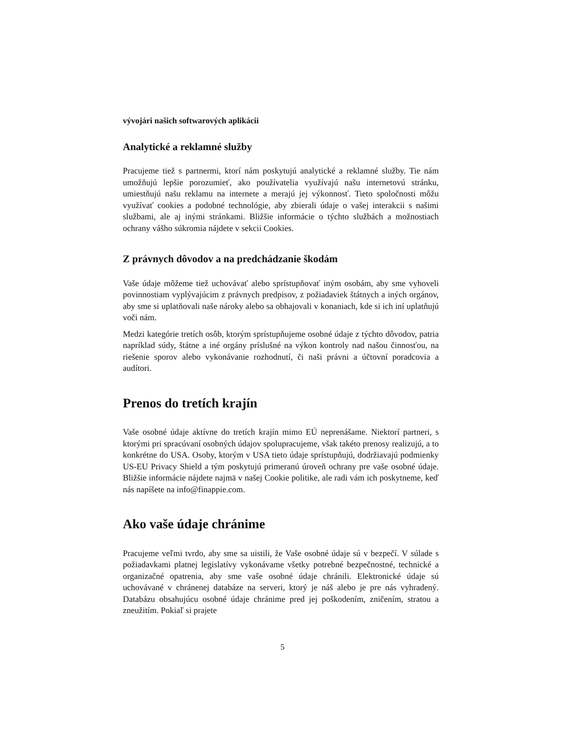vývojári našich softwarových aplikácii
Analytické a reklamné služby
Pracujeme tiež s partnermi, ktorí nám poskytujú analytické a reklamné služby. Tie nám umožňujú lepšie porozumieť, ako používatelia využívajú našu internetovú stránku, umiestňujú našu reklamu na internete a merajú jej výkonnosť. Tieto spoločnosti môžu využívať cookies a podobné technológie, aby zbierali údaje o vašej interakcii s našimi službami, ale aj inými stránkami. Bližšie informácie o týchto službách a možnostiach ochrany vášho súkromia nájdete v sekcii Cookies.
Z právnych dôvodov a na predchádzanie škodám
Vaše údaje môžeme tiež uchovávať alebo sprístupňovať iným osobám, aby sme vyhoveli povinnostiam vyplývajúcim z právnych predpisov, z požiadaviek štátnych a iných orgánov, aby sme si uplatňovali naše nároky alebo sa obhajovali v konaniach, kde si ich iní uplatňujú voči nám.
Medzi kategórie tretích osôb, ktorým sprístupňujeme osobné údaje z týchto dôvodov, patria napríklad súdy, štátne a iné orgány príslušné na výkon kontroly nad našou činnosťou, na riešenie sporov alebo vykonávanie rozhodnutí, či naši právni a účtovní poradcovia a audítori.
Prenos do tretích krajín
Vaše osobné údaje aktívne do tretích krajín mimo EÚ neprenášame. Niektorí partneri, s ktorými pri spracúvaní osobných údajov spolupracujeme, však takéto prenosy realizujú, a to konkrétne do USA. Osoby, ktorým v USA tieto údaje sprístupňujú, dodržiavajú podmienky US-EU Privacy Shield a tým poskytujú primeranú úroveň ochrany pre vaše osobné údaje. Bližšie informácie nájdete najmä v našej Cookie politike, ale radi vám ich poskytneme, keď nás napíšete na info@finappie.com.
Ako vaše údaje chránime
Pracujeme veľmi tvrdo, aby sme sa uistili, že Vaše osobné údaje sú v bezpečí. V súlade s požiadavkami platnej legislatívy vykonávame všetky potrebné bezpečnostné, technické a organizačné opatrenia, aby sme vaše osobné údaje chránili. Elektronické údaje sú uchovávané v chránenej databáze na serveri, ktorý je náš alebo je pre nás vyhradený. Databázu obsahujúcu osobné údaje chránime pred jej poškodením, zničením, stratou a zneužitím. Pokiaľ si prajete
5